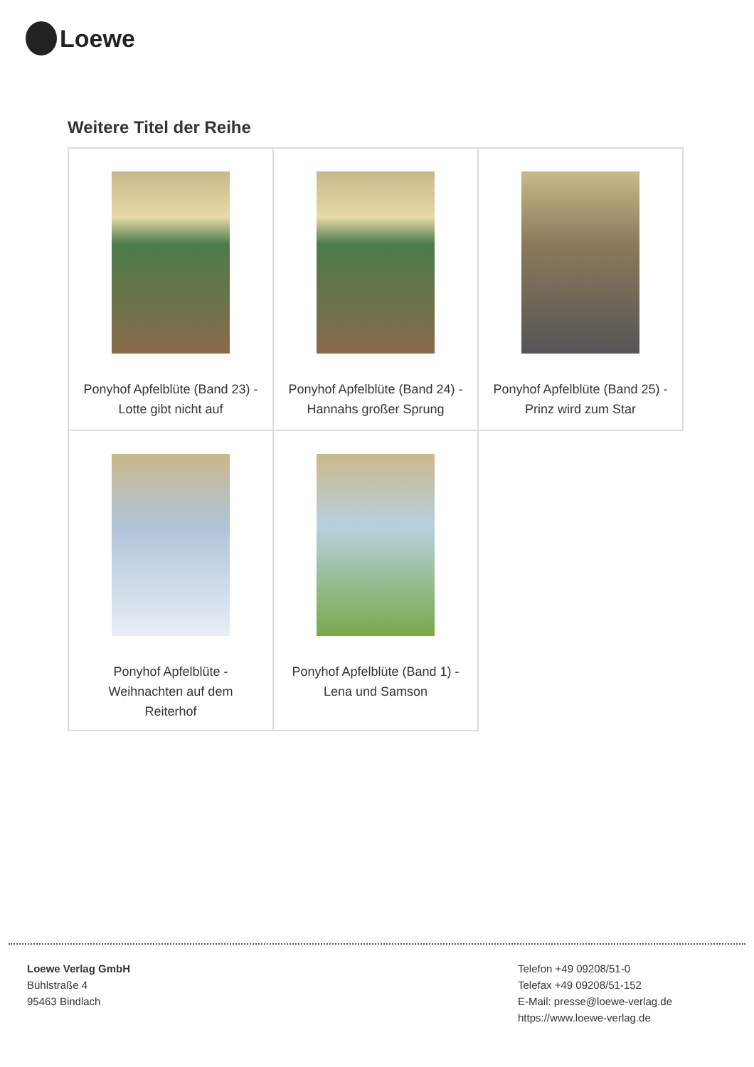Loewe
Weitere Titel der Reihe
| Ponyhof Apfelblüte (Band 23) - Lotte gibt nicht auf | Ponyhof Apfelblüte (Band 24) - Hannahs großer Sprung | Ponyhof Apfelblüte (Band 25) - Prinz wird zum Star |
| Ponyhof Apfelblüte - Weihnachten auf dem Reiterhof | Ponyhof Apfelblüte (Band 1) - Lena und Samson | |
Loewe Verlag GmbH
Bühlstraße 4
95463 Bindlach
Telefon +49 09208/51-0
Telefax +49 09208/51-152
E-Mail: presse@loewe-verlag.de
https://www.loewe-verlag.de